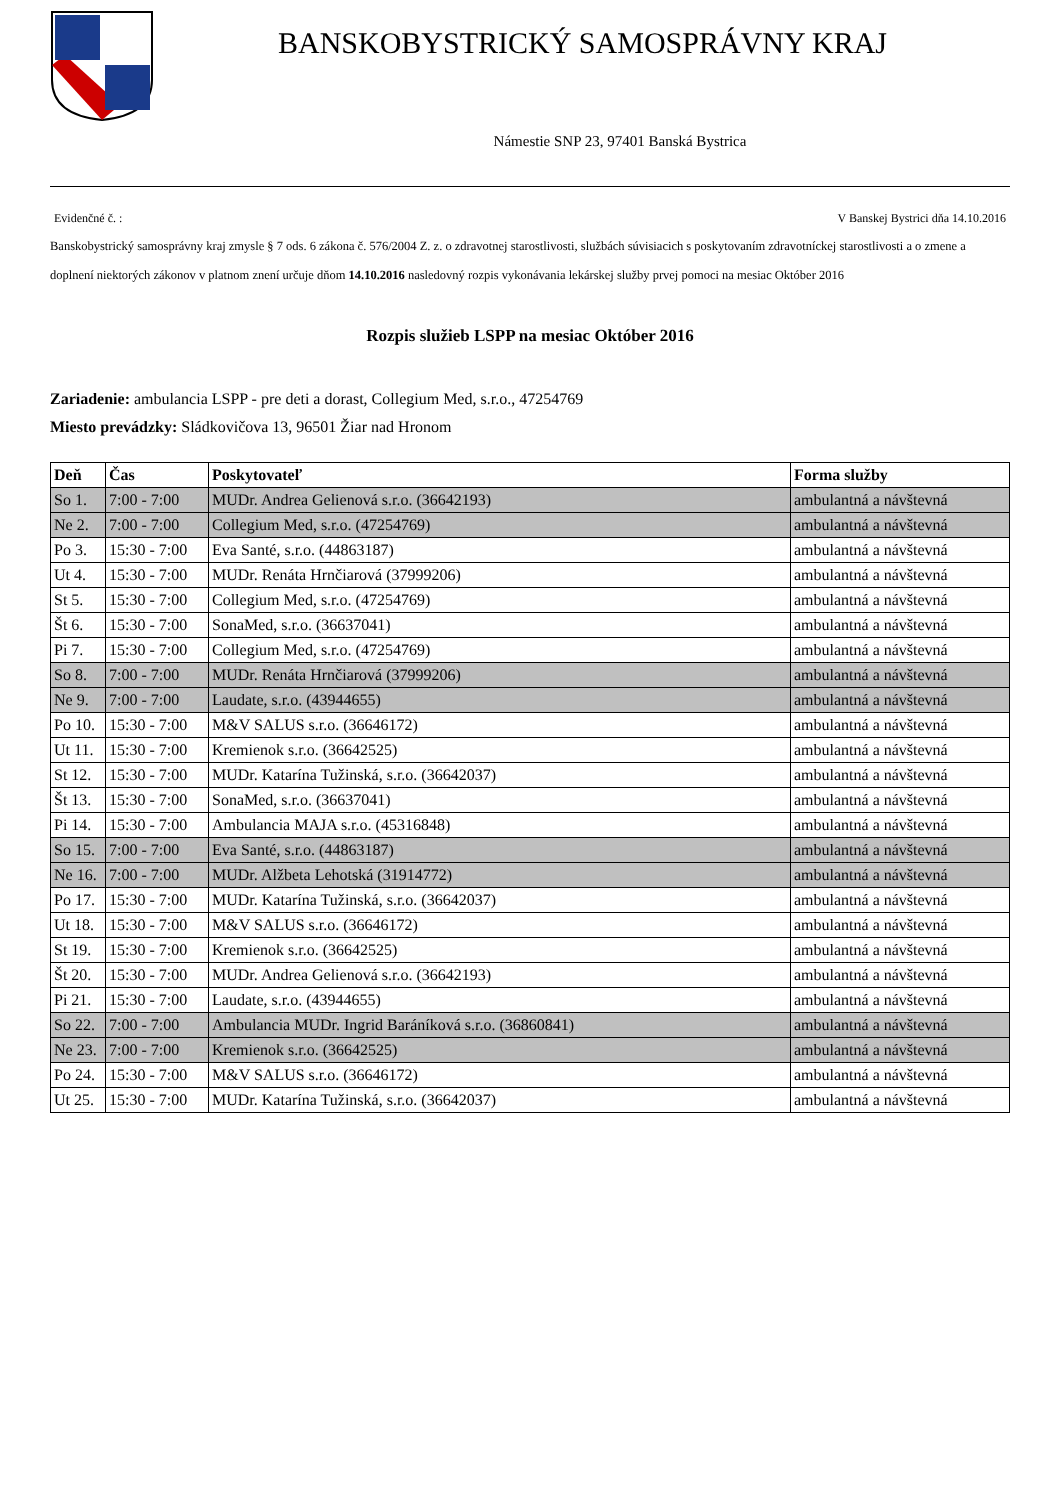BANSKOBYSTRICKÝ SAMOSPRÁVNY KRAJ
Námestie SNP 23, 97401 Banská Bystrica
Evidenčné č. : V Banskej Bystrici dňa 14.10.2016
Banskobystrický samosprávny kraj zmysle § 7 ods. 6 zákona č. 576/2004 Z. z. o zdravotnej starostlivosti, službách súvisiacich s poskytovaním zdravotníckej starostlivosti a o zmene a doplnení niektorých zákonov v platnom znení určuje dňom 14.10.2016 nasledovný rozpis vykonávania lekárskej služby prvej pomoci na mesiac Október 2016
Rozpis služieb LSPP na mesiac Október 2016
Zariadenie: ambulancia LSPP - pre deti a dorast, Collegium Med, s.r.o., 47254769
Miesto prevádzky: Sládkovičova 13, 96501 Žiar nad Hronom
| Deň | Čas | Poskytovateľ | Forma služby |
| --- | --- | --- | --- |
| So 1. | 7:00 - 7:00 | MUDr. Andrea Gelienová s.r.o. (36642193) | ambulantná a návštevná |
| Ne 2. | 7:00 - 7:00 | Collegium Med, s.r.o. (47254769) | ambulantná a návštevná |
| Po 3. | 15:30 - 7:00 | Eva Santé, s.r.o. (44863187) | ambulantná a návštevná |
| Ut 4. | 15:30 - 7:00 | MUDr. Renáta Hrnčiarová (37999206) | ambulantná a návštevná |
| St 5. | 15:30 - 7:00 | Collegium Med, s.r.o. (47254769) | ambulantná a návštevná |
| Št 6. | 15:30 - 7:00 | SonaMed, s.r.o. (36637041) | ambulantná a návštevná |
| Pi 7. | 15:30 - 7:00 | Collegium Med, s.r.o. (47254769) | ambulantná a návštevná |
| So 8. | 7:00 - 7:00 | MUDr. Renáta Hrnčiarová (37999206) | ambulantná a návštevná |
| Ne 9. | 7:00 - 7:00 | Laudate, s.r.o. (43944655) | ambulantná a návštevná |
| Po 10. | 15:30 - 7:00 | M&V SALUS s.r.o. (36646172) | ambulantná a návštevná |
| Ut 11. | 15:30 - 7:00 | Kremienok s.r.o. (36642525) | ambulantná a návštevná |
| St 12. | 15:30 - 7:00 | MUDr. Katarína Tužinská, s.r.o. (36642037) | ambulantná a návštevná |
| Št 13. | 15:30 - 7:00 | SonaMed, s.r.o. (36637041) | ambulantná a návštevná |
| Pi 14. | 15:30 - 7:00 | Ambulancia MAJA s.r.o. (45316848) | ambulantná a návštevná |
| So 15. | 7:00 - 7:00 | Eva Santé, s.r.o. (44863187) | ambulantná a návštevná |
| Ne 16. | 7:00 - 7:00 | MUDr. Alžbeta Lehotská (31914772) | ambulantná a návštevná |
| Po 17. | 15:30 - 7:00 | MUDr. Katarína Tužinská, s.r.o. (36642037) | ambulantná a návštevná |
| Ut 18. | 15:30 - 7:00 | M&V SALUS s.r.o. (36646172) | ambulantná a návštevná |
| St 19. | 15:30 - 7:00 | Kremienok s.r.o. (36642525) | ambulantná a návštevná |
| Št 20. | 15:30 - 7:00 | MUDr. Andrea Gelienová s.r.o. (36642193) | ambulantná a návštevná |
| Pi 21. | 15:30 - 7:00 | Laudate, s.r.o. (43944655) | ambulantná a návštevná |
| So 22. | 7:00 - 7:00 | Ambulancia MUDr. Ingrid Baráníková s.r.o. (36860841) | ambulantná a návštevná |
| Ne 23. | 7:00 - 7:00 | Kremienok s.r.o. (36642525) | ambulantná a návštevná |
| Po 24. | 15:30 - 7:00 | M&V SALUS s.r.o. (36646172) | ambulantná a návštevná |
| Ut 25. | 15:30 - 7:00 | MUDr. Katarína Tužinská, s.r.o. (36642037) | ambulantná a návštevná |